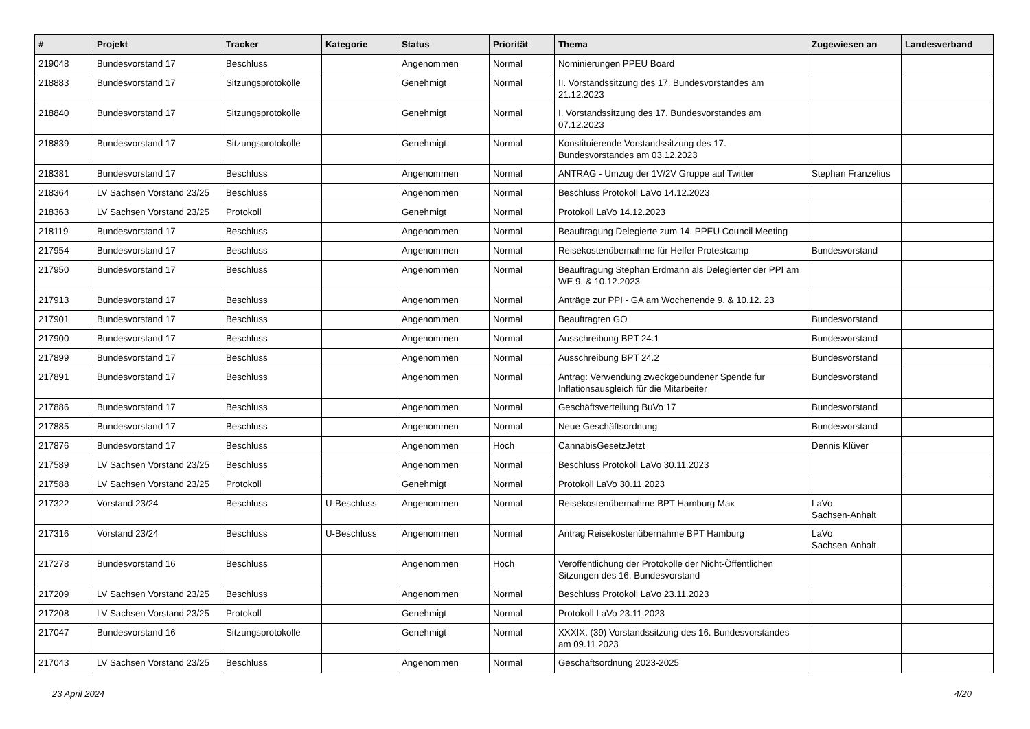| # | Projekt | Tracker | Kategorie | Status | Priorität | Thema | Zugewiesen an | Landesverband |
| --- | --- | --- | --- | --- | --- | --- | --- | --- |
| 219048 | Bundesvorstand 17 | Beschluss | | Angenommen | Normal | Nominierungen PPEU Board | | |
| 218883 | Bundesvorstand 17 | Sitzungsprotokolle | | Genehmigt | Normal | II. Vorstandssitzung des 17. Bundesvorstandes am 21.12.2023 | | |
| 218840 | Bundesvorstand 17 | Sitzungsprotokolle | | Genehmigt | Normal | I. Vorstandssitzung des 17. Bundesvorstandes am 07.12.2023 | | |
| 218839 | Bundesvorstand 17 | Sitzungsprotokolle | | Genehmigt | Normal | Konstituierende Vorstandssitzung des 17. Bundesvorstandes am 03.12.2023 | | |
| 218381 | Bundesvorstand 17 | Beschluss | | Angenommen | Normal | ANTRAG - Umzug der 1V/2V Gruppe auf Twitter | Stephan Franzelius | |
| 218364 | LV Sachsen Vorstand 23/25 | Beschluss | | Angenommen | Normal | Beschluss Protokoll LaVo 14.12.2023 | | |
| 218363 | LV Sachsen Vorstand 23/25 | Protokoll | | Genehmigt | Normal | Protokoll LaVo 14.12.2023 | | |
| 218119 | Bundesvorstand 17 | Beschluss | | Angenommen | Normal | Beauftragung Delegierte zum 14. PPEU Council Meeting | | |
| 217954 | Bundesvorstand 17 | Beschluss | | Angenommen | Normal | Reisekostenübernahme für Helfer Protestcamp | Bundesvorstand | |
| 217950 | Bundesvorstand 17 | Beschluss | | Angenommen | Normal | Beauftragung Stephan Erdmann als Delegierter der PPI am WE 9. & 10.12.2023 | | |
| 217913 | Bundesvorstand 17 | Beschluss | | Angenommen | Normal | Anträge zur PPI - GA am Wochenende 9. & 10.12. 23 | | |
| 217901 | Bundesvorstand 17 | Beschluss | | Angenommen | Normal | Beauftragten GO | Bundesvorstand | |
| 217900 | Bundesvorstand 17 | Beschluss | | Angenommen | Normal | Ausschreibung BPT 24.1 | Bundesvorstand | |
| 217899 | Bundesvorstand 17 | Beschluss | | Angenommen | Normal | Ausschreibung BPT 24.2 | Bundesvorstand | |
| 217891 | Bundesvorstand 17 | Beschluss | | Angenommen | Normal | Antrag: Verwendung zweckgebundener Spende für Inflationsausgleich für die Mitarbeiter | Bundesvorstand | |
| 217886 | Bundesvorstand 17 | Beschluss | | Angenommen | Normal | Geschäftsverteilung BuVo 17 | Bundesvorstand | |
| 217885 | Bundesvorstand 17 | Beschluss | | Angenommen | Normal | Neue Geschäftsordnung | Bundesvorstand | |
| 217876 | Bundesvorstand 17 | Beschluss | | Angenommen | Hoch | CannabisGesetzJetzt | Dennis Klüver | |
| 217589 | LV Sachsen Vorstand 23/25 | Beschluss | | Angenommen | Normal | Beschluss Protokoll LaVo 30.11.2023 | | |
| 217588 | LV Sachsen Vorstand 23/25 | Protokoll | | Genehmigt | Normal | Protokoll LaVo 30.11.2023 | | |
| 217322 | Vorstand 23/24 | Beschluss | U-Beschluss | Angenommen | Normal | Reisekostenübernahme BPT Hamburg Max | LaVo Sachsen-Anhalt | |
| 217316 | Vorstand 23/24 | Beschluss | U-Beschluss | Angenommen | Normal | Antrag Reisekostenübernahme BPT Hamburg | LaVo Sachsen-Anhalt | |
| 217278 | Bundesvorstand 16 | Beschluss | | Angenommen | Hoch | Veröffentlichung der Protokolle der Nicht-Öffentlichen Sitzungen des 16. Bundesvorstand | | |
| 217209 | LV Sachsen Vorstand 23/25 | Beschluss | | Angenommen | Normal | Beschluss Protokoll LaVo 23.11.2023 | | |
| 217208 | LV Sachsen Vorstand 23/25 | Protokoll | | Genehmigt | Normal | Protokoll LaVo 23.11.2023 | | |
| 217047 | Bundesvorstand 16 | Sitzungsprotokolle | | Genehmigt | Normal | XXXIX. (39) Vorstandssitzung des 16. Bundesvorstandes am 09.11.2023 | | |
| 217043 | LV Sachsen Vorstand 23/25 | Beschluss | | Angenommen | Normal | Geschäftsordnung 2023-2025 | | |
23 April 2024 4/20